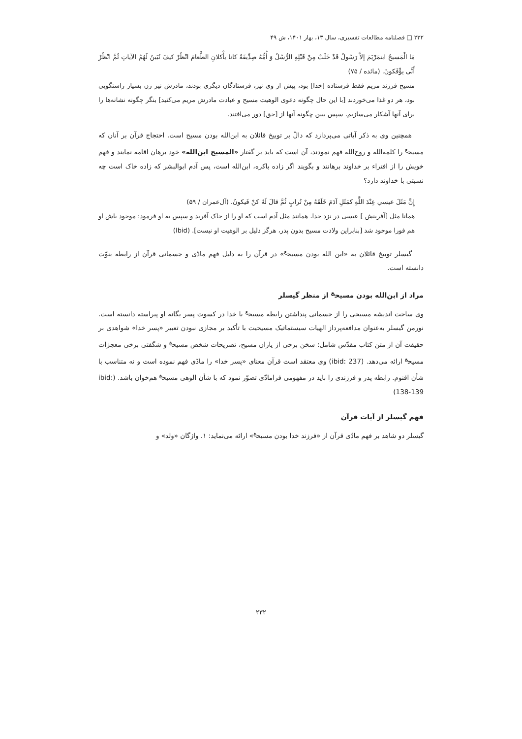۲۳۲ □ فصلنامه مطالعات تفسیری، سال ۱۳، بهار ۱۴۰۱، ش ۴۹
مَا الْمَسیحُ ابنمَرْیَمَ إلاَّ رَسُولٌ قَدْ خَلَتْ مِنْ قَبْلِهِ الرُّسُلُ وَ أُمُّهُ صِدِّیقَةٌ كانا يأْكلانِ الطَّعامَ انْظُرْ كیفَ نُبَینُ لَهُمُ الآیاتِ ثُمَّ انْظُرْ أَنَّى یؤْفَكونَ. (مائده / ۷۵)
مسیح فرزند مریم فقط فرستاده [خدا] بود، پیش از وی نیز، فرستادگان دیگری بودند، مادرش نیز زن بسیار راستگویی بود، هر دو غذا می‌خوردند [با این حال چگونه دعوی الوهیت مسیح و عبادت مادرش مریم می‌کنید] بنگر چگونه نشانه‌ها را برای آنها آشکار می‌سازیم، سپس ببین چگونه آنها از [حق] دور می‌افتند.
همچنین وی به ذکر آیاتی می‌پردازد که دالّ بر توبیخ قائلان به ابن‌الله بودن مسیح است. احتجاج قرآن بر آنان که مسیح<sup>ع</sup> را کلمةالله و روح‌الله فهم نمودند، آن است که باید بر گفتار «المسیح ابن‌الله» خود برهان اقامه نمایند و فهم خویش را از افتراء بر خداوند برهانند و بگویند اگر زاده باکره، ابن‌الله است، پس آدم ابوالبشر که زاده خاک است چه نسبتی با خداوند دارد؟
إِنَّ مَثَلَ عیسي عِنْدَ اللَّهِ كمَثَلِ آدَمَ خَلَقَهُ مِنْ تُرابٍ ثُمَّ قالَ لَهُ كنْ فَیكونُ. (آل‌عمران / ۵۹)
همانا مثل [آفرینش ] عیسی در نزد خدا، همانند مثل آدم است که او را از خاک آفرید و سپس به او فرمود: موجود باش او هم فورا موجود شد [بنابراین ولادت مسیح بدون پدر، هرگز دلیل بر الوهیت او نیست]. (Ibid)
گیسلر توبیخ قائلان به «ابن الله بودن مسیح<sup>ع</sup>» در قرآن را به دلیل فهم مادّی و جسمانی قرآن از رابطه بنوّت دانسته است.
مراد از ابن‌الله بودن مسیح<sup>ع</sup> از منظر گیسلر
وی ساحت اندیشه مسیحی را از جسمانی پنداشتن رابطه مسیح<sup>ع</sup> با خدا در کسوت پسر یگانه او پیراسته دانسته است. نورمن گیسلر به‌عنوان مدافعه‌پرداز الهیات سیستماتیک مسیحیت با تأکید بر مجازی نبودن تعبیر «پسر خدا» شواهدی بر حقیقت آن از متن کتاب مقدّس شامل: سخن برخی از یاران مسیح، تصریحات شخص مسیح<sup>ع</sup> و شگفتی برخی معجزات مسیح<sup>ع</sup> ارائه می‌دهد. (ibid: 237) وی معتقد است قرآن معنای «پسر خدا» را مادّی فهم نموده است و نه متناسب با شأن اقنوم. رابطه پدر و فرزندی را باید در مفهومی فرامادّی تصوّر نمود که با شأن الوهی مسیح<sup>ع</sup> هم‌خوان باشد. (ibid: 138-139)
فهم گیسلر از آیات قرآن
گیسلر دو شاهد بر فهم مادّی قرآن از «فرزند خدا بودن مسیح<sup>ع</sup>» ارائه می‌نماید: ۱. واژگان «ولد» و
۲۳۲